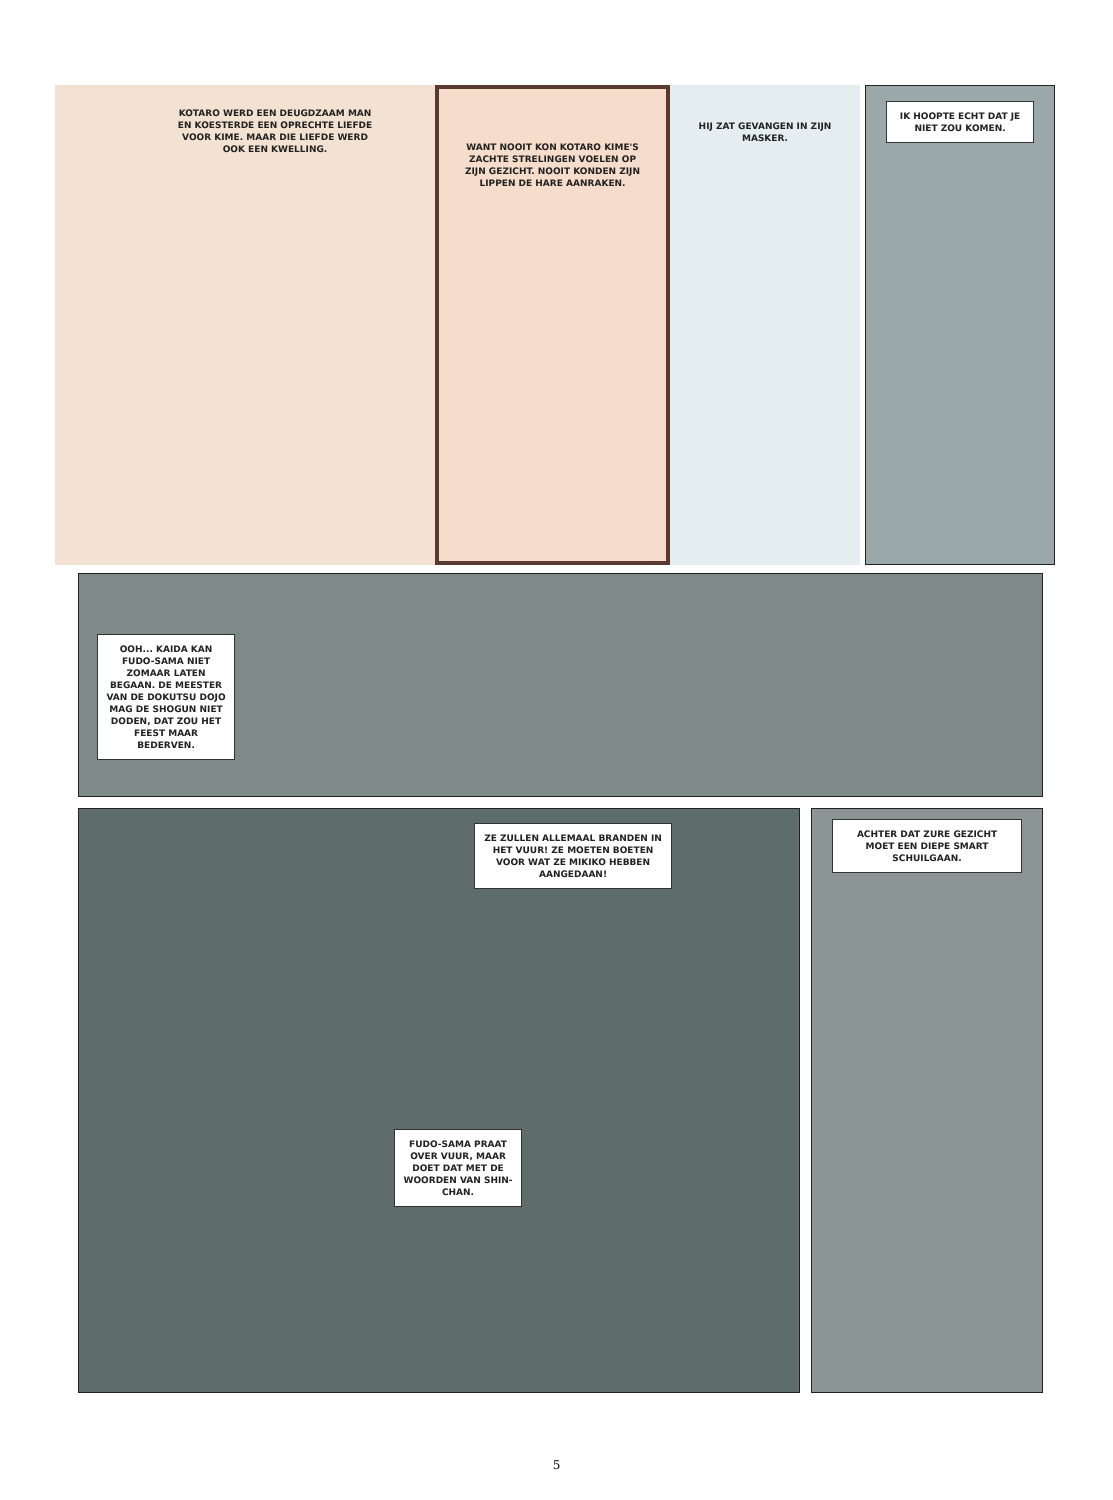KOTARO WERD EEN DEUGDZAAM MAN EN KOESTERDE EEN OPRECHTE LIEFDE VOOR KIME. MAAR DIE LIEFDE WERD OOK EEN KWELLING.
WANT NOOIT KON KOTARO KIME'S ZACHTE STRELINGEN VOELEN OP ZIJN GEZICHT. NOOIT KONDEN ZIJN LIPPEN DE HARE AANRAKEN.
HIJ ZAT GEVANGEN IN ZIJN MASKER.
IK HOOPTE ECHT DAT JE NIET ZOU KOMEN.
OOH... KAIDA KAN FUDO-SAMA NIET ZOMAAR LATEN BEGAAN. DE MEESTER VAN DE DOKUTSU DOJO MAG DE SHOGUN NIET DODEN, DAT ZOU HET FEEST MAAR BEDERVEN.
ZE ZULLEN ALLEMAAL BRANDEN IN HET VUUR! ZE MOETEN BOETEN VOOR WAT ZE MIKIKO HEBBEN AANGEDAAN!
FUDO-SAMA PRAAT OVER VUUR, MAAR DOET DAT MET DE WOORDEN VAN SHIN-CHAN.
ACHTER DAT ZURE GEZICHT MOET EEN DIEPE SMART SCHUILGAAN.
5